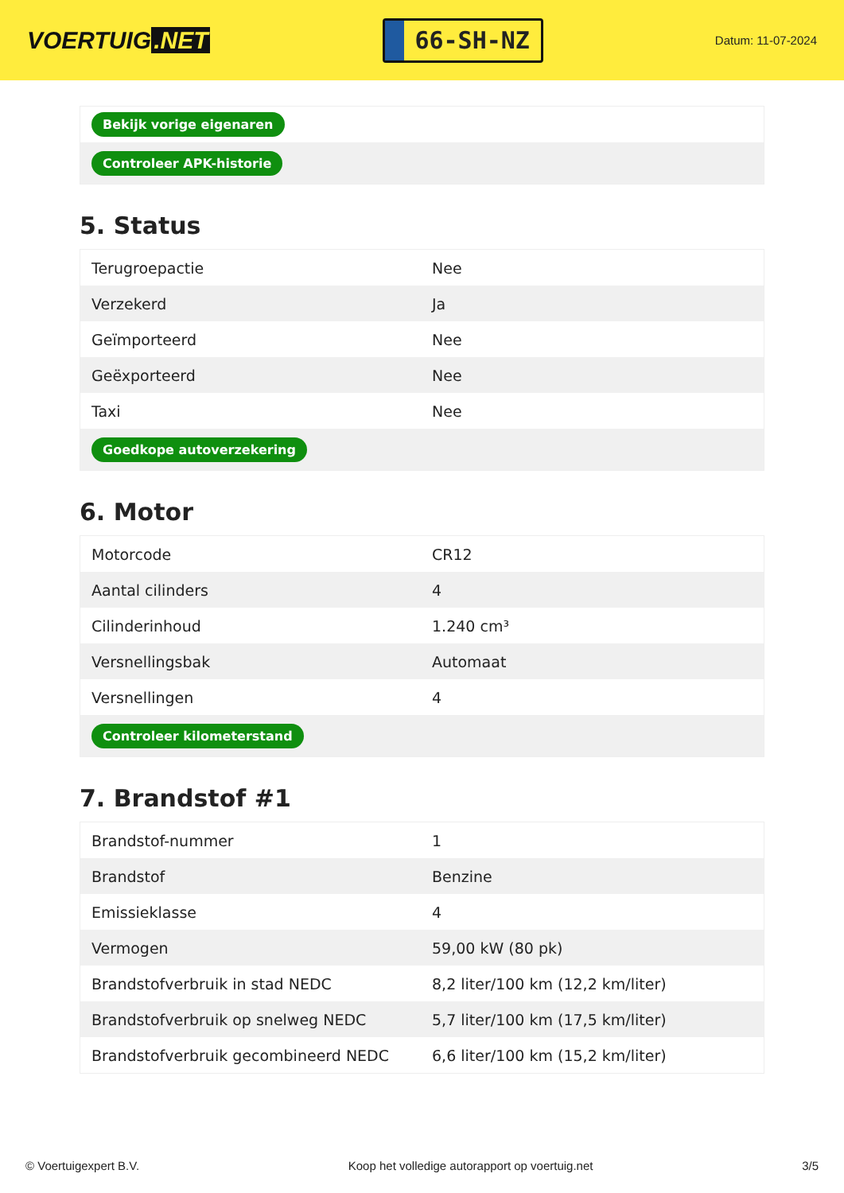VOERTUIG.NET
66-SH-NZ
Datum: 11-07-2024
| Bekijk vorige eigenaren |
| Controleer APK-historie |
5. Status
| Terugroepactie | Nee |
| Verzekerd | Ja |
| Geïmporteerd | Nee |
| Geëxporteerd | Nee |
| Taxi | Nee |
| Goedkope autoverzekering | |
6. Motor
| Motorcode | CR12 |
| Aantal cilinders | 4 |
| Cilinderinhoud | 1.240 cm³ |
| Versnellingsbak | Automaat |
| Versnellingen | 4 |
| Controleer kilometerstand | |
7. Brandstof #1
| Brandstof-nummer | 1 |
| Brandstof | Benzine |
| Emissieklasse | 4 |
| Vermogen | 59,00 kW (80 pk) |
| Brandstofverbruik in stad NEDC | 8,2 liter/100 km (12,2 km/liter) |
| Brandstofverbruik op snelweg NEDC | 5,7 liter/100 km (17,5 km/liter) |
| Brandstofverbruik gecombineerd NEDC | 6,6 liter/100 km (15,2 km/liter) |
© Voertuigexpert B.V. Koop het volledige autorapport op voertuig.net 3/5